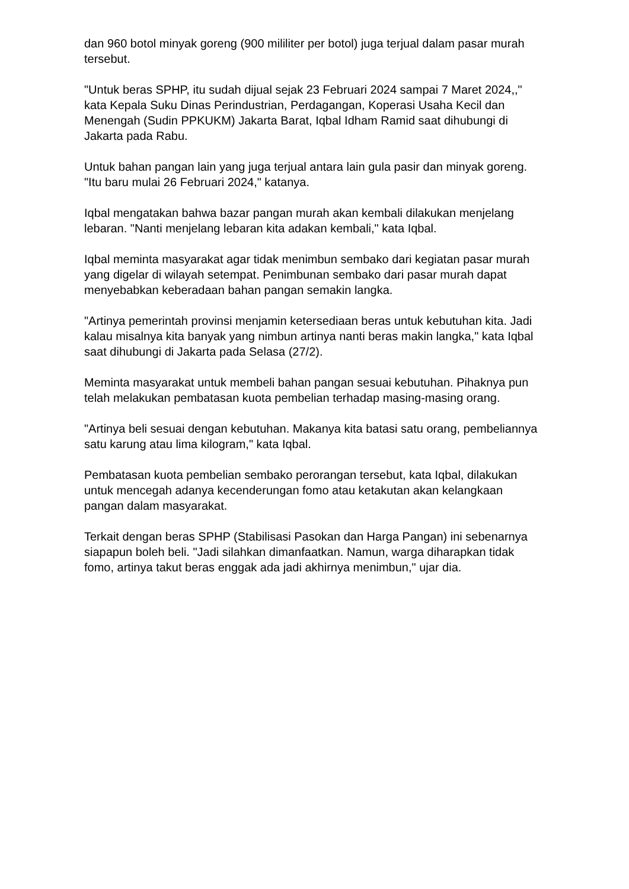dan 960 botol minyak goreng (900 mililiter per botol) juga terjual dalam pasar murah tersebut.
"Untuk beras SPHP, itu sudah dijual sejak 23 Februari 2024 sampai 7 Maret 2024,," kata Kepala Suku Dinas Perindustrian, Perdagangan, Koperasi Usaha Kecil dan Menengah (Sudin PPKUKM) Jakarta Barat, Iqbal Idham Ramid saat dihubungi di Jakarta pada Rabu.
Untuk bahan pangan lain yang juga terjual antara lain gula pasir dan minyak goreng. "Itu baru mulai 26 Februari 2024," katanya.
Iqbal mengatakan bahwa bazar pangan murah akan kembali dilakukan menjelang lebaran. "Nanti menjelang lebaran kita adakan kembali," kata Iqbal.
Iqbal meminta masyarakat agar tidak menimbun sembako dari kegiatan pasar murah yang digelar di wilayah setempat. Penimbunan sembako dari pasar murah dapat menyebabkan keberadaan bahan pangan semakin langka.
"Artinya pemerintah provinsi menjamin ketersediaan beras untuk kebutuhan kita. Jadi kalau misalnya kita banyak yang nimbun artinya nanti beras makin langka," kata Iqbal saat dihubungi di Jakarta pada Selasa (27/2).
Meminta masyarakat untuk membeli bahan pangan sesuai kebutuhan. Pihaknya pun telah melakukan pembatasan kuota pembelian terhadap masing-masing orang.
"Artinya beli sesuai dengan kebutuhan. Makanya kita batasi satu orang, pembeliannya satu karung atau lima kilogram," kata Iqbal.
Pembatasan kuota pembelian sembako perorangan tersebut, kata Iqbal, dilakukan untuk mencegah adanya kecenderungan fomo atau ketakutan akan kelangkaan pangan dalam masyarakat.
Terkait dengan beras SPHP (Stabilisasi Pasokan dan Harga Pangan) ini sebenarnya siapapun boleh beli. "Jadi silahkan dimanfaatkan. Namun, warga diharapkan tidak fomo, artinya takut beras enggak ada jadi akhirnya menimbun," ujar dia.